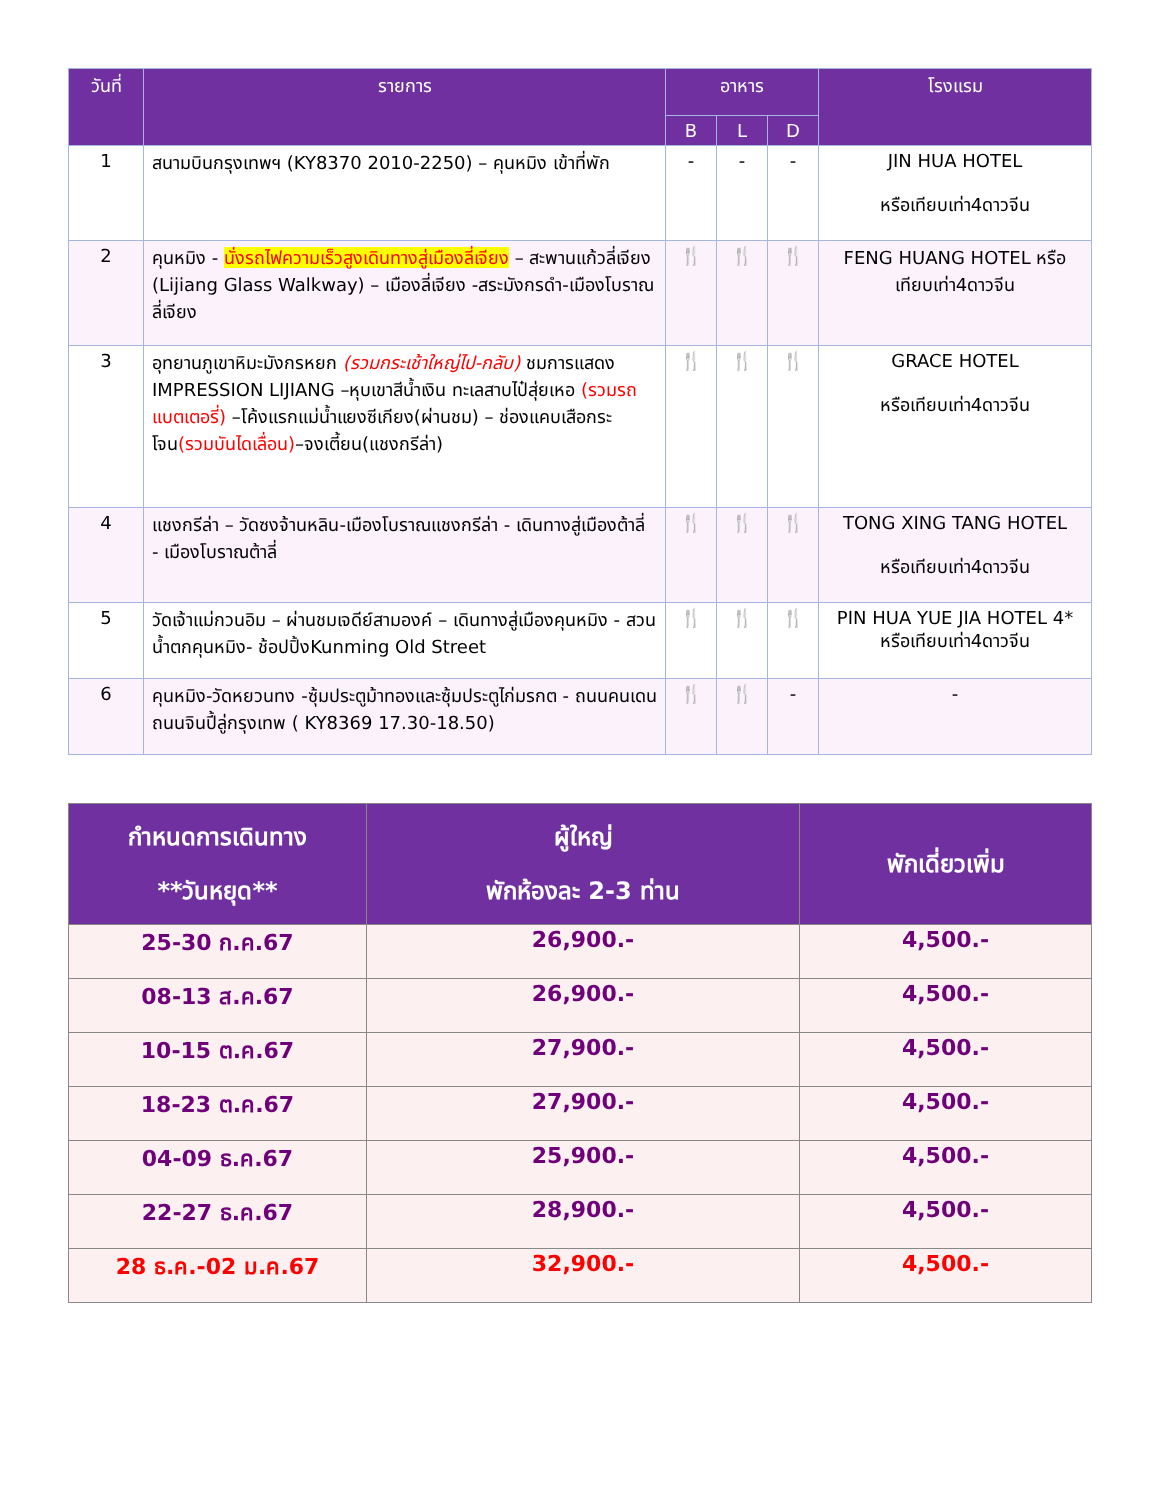| วันที่ | รายการ | อาหาร | | | โรงแรม |
| --- | --- | --- | --- | --- | --- |
| | | B | L | D | |
| 1 | สนามบินกรุงเทพฯ (KY8370 2010-2250) – คุนหมิง เข้าที่พัก | - | - | - | JIN HUA HOTEL หรือเทียบเท่า4ดาวจีน |
| 2 | คุนหมิง - นั่งรถไฟความเร็วสูงเดินทางสู่เมืองลี่เจียง – สะพานแก้วลี่เจียง (Lijiang Glass Walkway) – เมืองลี่เจียง -สระมังกรดำ-เมืองโบราณลี่เจียง | 🍴 | 🍴 | 🍴 | FENG HUANG HOTEL หรือเทียบเท่า4ดาวจีน |
| 3 | อุทยานภูเขาหิมะมังกรหยก (รวมกระเช้าใหญ่ไป-กลับ) ชมการแสดง IMPRESSION LIJIANG –หุบเขาสีน้ำเงิน ทะเลสาบไป๋สุ่ยเหอ (รวมรถแบตเตอรี่) –โค้งแรกแม่น้ำแยงซีเกียง(ผ่านชม) – ช่องแคบเสือกระโจน (รวมบันไดเลื่อน) –จงเตี้ยน(แชงกรีล่า) | 🍴 | 🍴 | 🍴 | GRACE HOTEL หรือเทียบเท่า4ดาวจีน |
| 4 | แชงกรีล่า – วัดซงจ้านหลิน-เมืองโบราณแชงกรีล่า - เดินทางสู่เมืองต้าลี่ - เมืองโบราณต้าลี่ | 🍴 | 🍴 | 🍴 | TONG XING TANG HOTEL หรือเทียบเท่า4ดาวจีน |
| 5 | วัดเจ้าแม่กวนอิม – ผ่านชมเจดีย์สามองค์ – เดินทางสู่เมืองคุนหมิง - สวนน้ำตกคุนหมิง- ช้อปปิ้งKunming Old Street | 🍴 | 🍴 | 🍴 | PIN HUA YUE JIA HOTEL 4* หรือเทียบเท่า4ดาวจีน |
| 6 | คุนหมิง-วัดหยวนทง -ซุ้มประตูม้าทองและซุ้มประตูไก่มรกต - ถนนคนเดนถนนจินปี้ลู่กรุงเทพ ( KY8369 17.30-18.50) | 🍴 | 🍴 | - | - |
| กำหนดการเดินทาง **วันหยุด** | ผู้ใหญ่ พักห้องละ 2-3 ท่าน | พักเดี่ยวเพิ่ม |
| --- | --- | --- |
| 25-30 ก.ค.67 | 26,900.- | 4,500.- |
| 08-13 ส.ค.67 | 26,900.- | 4,500.- |
| 10-15 ต.ค.67 | 27,900.- | 4,500.- |
| 18-23 ต.ค.67 | 27,900.- | 4,500.- |
| 04-09 ธ.ค.67 | 25,900.- | 4,500.- |
| 22-27 ธ.ค.67 | 28,900.- | 4,500.- |
| 28 ธ.ค.-02 ม.ค.67 | 32,900.- | 4,500.- |